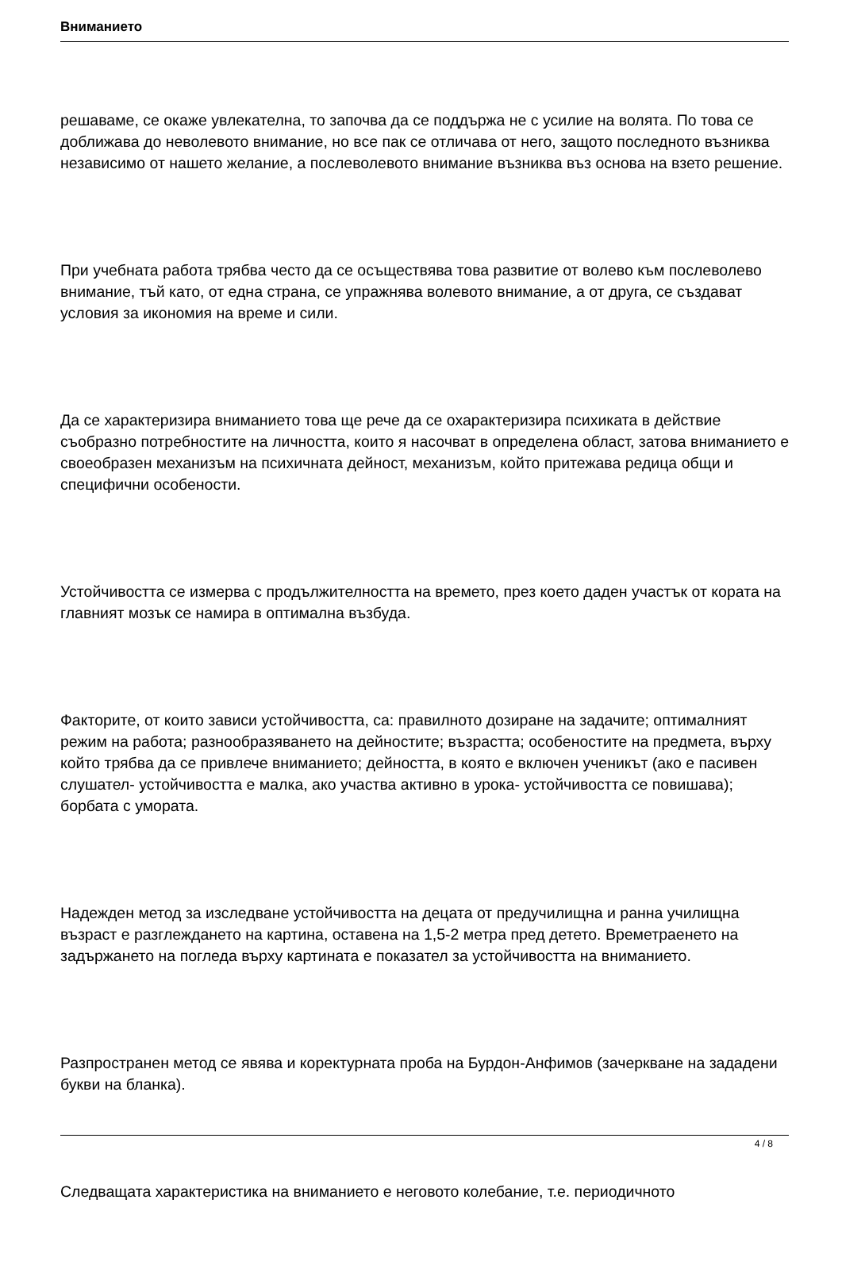Вниманието
решаваме, се окаже увлекателна, то започва да се поддържа не с усилие на волята. По това се доближава до неволевото внимание, но все пак се отличава от него, защото последното възниква независимо от нашето желание, а послеволевото внимание възниква въз основа на взето решение.
При учебната работа трябва често да се осъществява това развитие от волево към послеволево внимание, тъй като, от една страна, се упражнява волевото внимание, а от друга, се създават условия за икономия на време и сили.
Да се характеризира вниманието това ще рече да се охарактеризира психиката в действие съобразно потребностите на личността, които я насочват в определена област, затова вниманието е своеобразен механизъм на психичната дейност, механизъм, който притежава редица общи и специфични особености.
Устойчивостта се измерва с продължителността на времето, през което даден участък от кората на главният мозък се намира в оптимална възбуда.
Факторите, от които зависи устойчивостта, са: правилното дозиране на задачите; оптималният режим на работа; разнообразяването на дейностите; възрастта; особеностите на предмета, върху който трябва да се привлече вниманието; дейността, в която е включен ученикът (ако е пасивен слушател- устойчивостта е малка, ако участва активно в урока- устойчивостта се повишава); борбата с умората.
Надежден метод за изследване устойчивостта на децата от предучилищна и ранна училищна възраст е разглеждането на картина, оставена на 1,5-2 метра пред детето. Времетраенето на задържането на погледа върху картината е показател за устойчивостта на вниманието.
Разпространен метод се явява и коректурната проба на Бурдон-Анфимов (зачеркване на зададени букви на бланка).
Следващата характеристика на вниманието е неговото колебание, т.е. периодичното
4 / 8